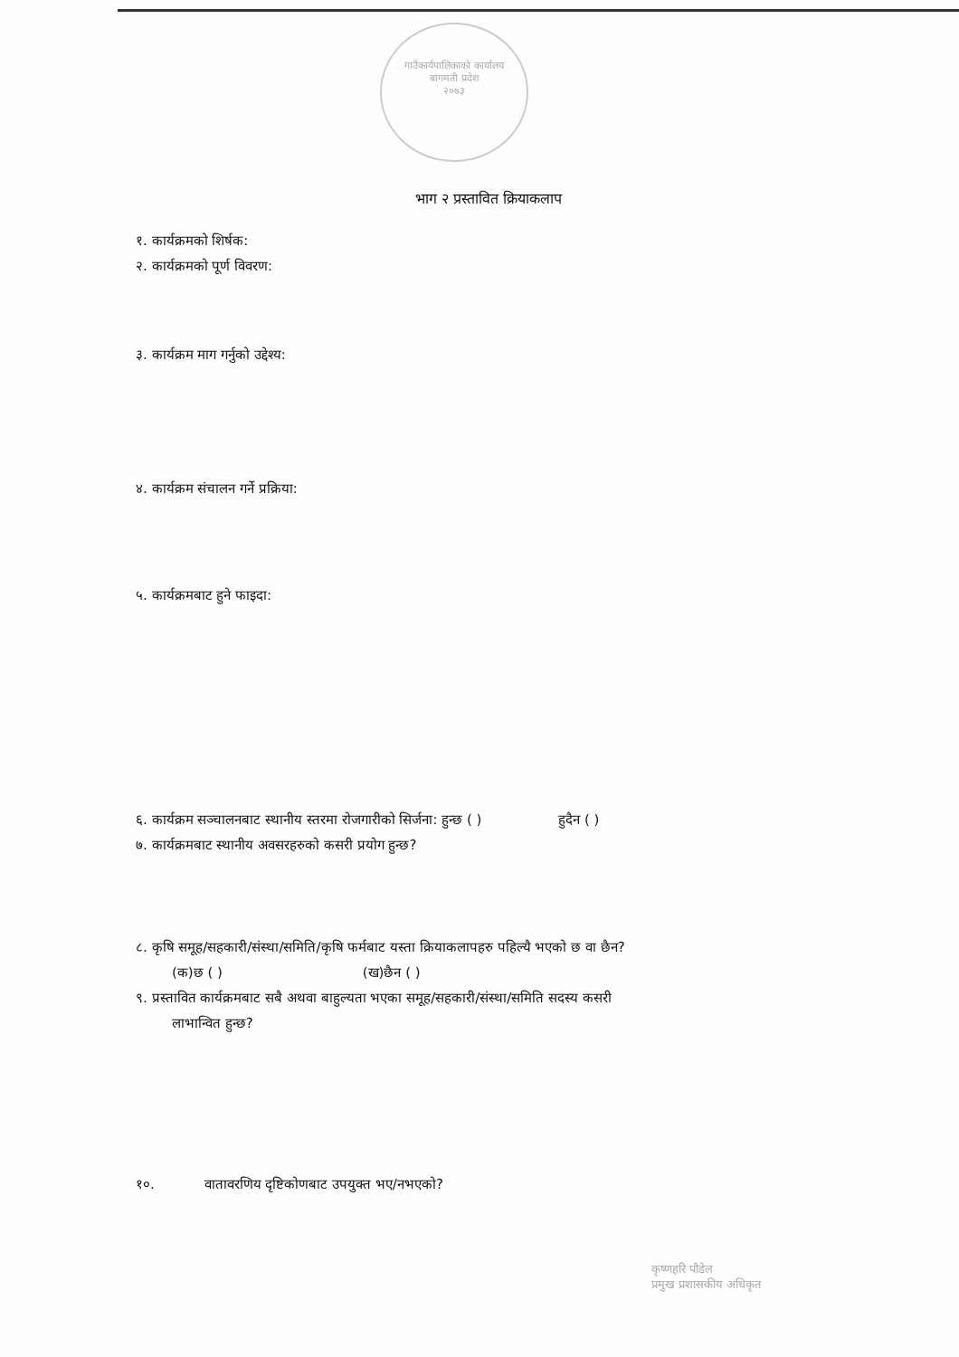गाउँकार्यपालिकाको कार्यालय
बागमती प्रदेश
२०७३
भाग २ प्रस्तावित क्रियाकलाप
१. कार्यक्रमको शिर्षक:
२. कार्यक्रमको पूर्ण विवरण:
३. कार्यक्रम माग गर्नुको उद्देश्य:
४. कार्यक्रम संचालन गर्ने प्रक्रिया:
५. कार्यक्रमबाट हुने फाइदा:
६. कार्यक्रम सञ्चालनबाट स्थानीय स्तरमा रोजगारीको सिर्जना: हुन्छ ( ) हुदैन ( )
७. कार्यक्रमबाट स्थानीय अवसरहरुको कसरी प्रयोग हुन्छ?
८. कृषि समूह/सहकारी/संस्था/समिति/कृषि फर्मबाट यस्ता क्रियाकलापहरु पहिल्यै भएको छ वा छैन?
(क)छ ( ) (ख)छैन ( )
९. प्रस्तावित कार्यक्रमबाट सबै अथवा बाहुल्यता भएका समूह/सहकारी/संस्था/समिति सदस्य कसरी
लाभान्वित हुन्छ?
१०. वातावरणिय दृष्टिकोणबाट उपयुक्त भए/नभएको?
कृष्णहरि पौडेल
प्रमुख प्रशासकीय अधिकृत